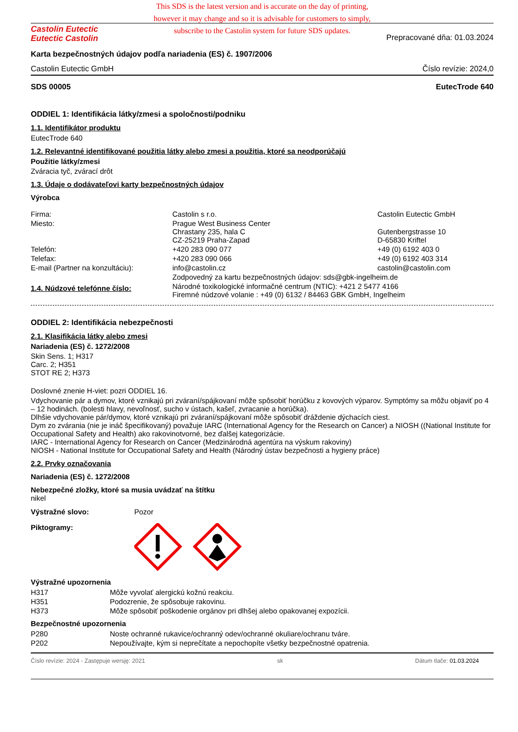This SDS is the latest version and is accurate on the day of printing,
however it may change and so it is advisable for customers to simply,
subscribe to the Castolin system for future SDS updates.
Castolin Eutectic
Eutectic Castolin
Prepracované dňa: 01.03.2024
Karta bezpečnostných údajov podľa nariadenia (ES) č. 1907/2006
Castolin Eutectic GmbH Číslo revízie: 2024,0
SDS 00005 EutecTrode 640
ODDIEL 1: Identifikácia látky/zmesi a spoločnosti/podniku
1.1. Identifikátor produktu
EutecTrode 640
1.2. Relevantné identifikované použitia látky alebo zmesi a použitia, ktoré sa neodporúčajú
Použitie látky/zmesi
Zváracia tyč, zvárací drôt
1.3. Údaje o dodávateľovi karty bezpečnostných údajov
Výrobca
| Firma: | Castolin s r.o. | Castolin Eutectic GmbH |
| Miesto: | Prague West Business Center Chrastany 235, hala C CZ-25219 Praha-Zapad | Gutenbergstrasse 10 D-65830 Kriftel |
| Telefón: | +420 283 090 077 | +49 (0) 6192 403 0 |
| Telefax: | +420 283 090 066 | +49 (0) 6192 403 314 |
| E-mail (Partner na konzultáciu): | info@castolin.cz | castolin@castolin.com |
| | Zodpovedný za kartu bezpečnostných údajov: sds@gbk-ingelheim.de | |
| 1.4. Núdzové telefónne číslo: | Národné toxikologické informačné centrum (NTIC): +421 2 5477 4166 Firemné núdzové volanie : +49 (0) 6132 / 84463 GBK GmbH, Ingelheim | |
ODDIEL 2: Identifikácia nebezpečnosti
2.1. Klasifikácia látky alebo zmesi
Nariadenia (ES) č. 1272/2008
Skin Sens. 1; H317
Carc. 2; H351
STOT RE 2; H373
Doslovné znenie H-viet: pozri ODDIEL 16.
Vdychovanie pár a dymov, ktoré vznikajú pri zváraní/spájkovaní môže spôsobiť horúčku z kovových výparov. Symptómy sa môžu objaviť po 4 – 12 hodinách. (bolesti hlavy, nevoľnosť, sucho v ústach, kašeľ, zvracanie a horúčka).
Dlhšie vdychovanie pár/dymov, ktoré vznikajú pri zváraní/spájkovaní môže spôsobiť dráždenie dýchacích ciest.
Dym zo zvárania (nie je ináč špecifikovaný) považuje IARC (International Agency for the Research on Cancer) a NIOSH ((National Institute for Occupational Safety and Health) ako rakovinotvorné, bez ďalšej kategorizácie.
IARC - International Agency for Research on Cancer (Medzinárodná agentúra na výskum rakoviny)
NIOSH - National Institute for Occupational Safety and Health (Národný ústav bezpečnosti a hygieny práce)
2.2. Prvky označovania
Nariadenia (ES) č. 1272/2008
Nebezpečné zložky, ktoré sa musia uvádzať na štítku
nikel
| Výstražné slovo: | Pozor |
| Piktogramy: | |
Výstražné upozornenia
| H317 | Môže vyvolať alergickú kožnú reakciu. |
| H351 | Podozrenie, že spôsobuje rakovinu. |
| H373 | Môže spôsobiť poškodenie orgánov pri dlhšej alebo opakovanej expozícii. |
Bezpečnostné upozornenia
| P280 | Noste ochranné rukavice/ochranný odev/ochranné okuliare/ochranu tváre. |
| P202 | Nepoužívajte, kým si neprečítate a nepochopíte všetky bezpečnostné opatrenia. |
Číslo revízie: 2024 - Zastępuje wersję: 2021 sk Dátum tlače: 01.03.2024